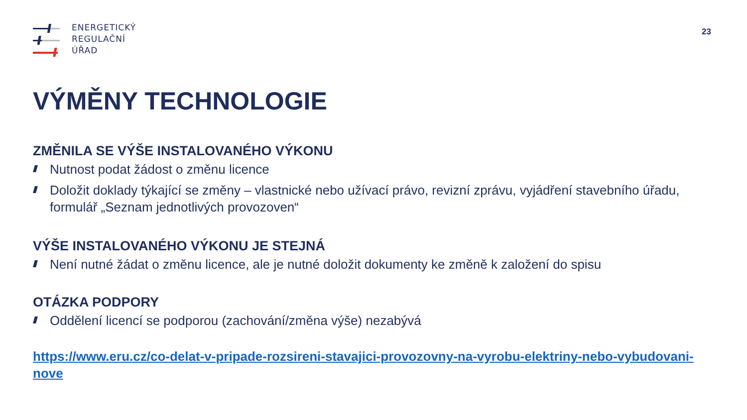ENERGETICKÝ
REGULAČNÍ
ÚŘAD
23
VÝMĚNY TECHNOLOGIE
ZMĚNILA SE VÝŠE INSTALOVANÉHO VÝKONU
Nutnost podat žádost o změnu licence
Doložit doklady týkající se změny – vlastnické nebo užívací právo, revizní zprávu, vyjádření stavebního úřadu, formulář „Seznam jednotlivých provozoven“
VÝŠE INSTALOVANÉHO VÝKONU JE STEJNÁ
Není nutné žádat o změnu licence, ale je nutné doložit dokumenty ke změně k založení do spisu
OTÁZKA PODPORY
Oddělení licencí se podporou (zachování/změna výše) nezabývá
https://www.eru.cz/co-delat-v-pripade-rozsireni-stavajici-provozovny-na-vyrobu-elektriny-nebo-vybudovani-nove